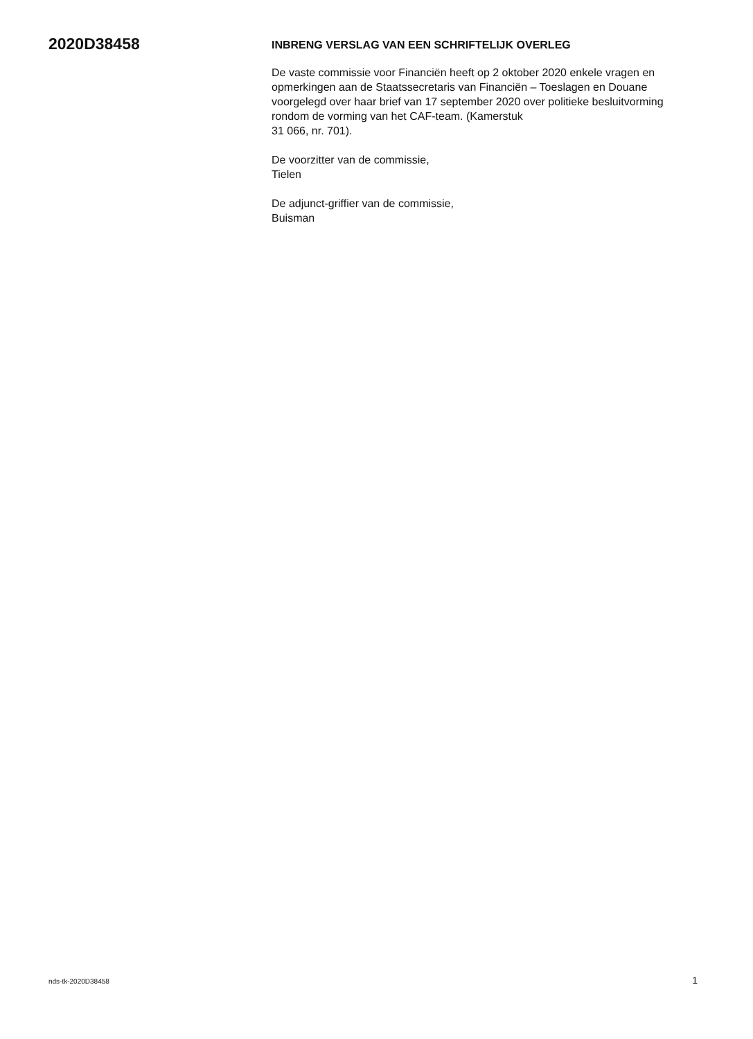2020D38458
INBRENG VERSLAG VAN EEN SCHRIFTELIJK OVERLEG
De vaste commissie voor Financiën heeft op 2 oktober 2020 enkele vragen en opmerkingen aan de Staatssecretaris van Financiën – Toeslagen en Douane voorgelegd over haar brief van 17 september 2020 over politieke besluitvorming rondom de vorming van het CAF-team. (Kamerstuk
31 066, nr. 701).
De voorzitter van de commissie,
Tielen
De adjunct-griffier van de commissie,
Buisman
nds-tk-2020D38458 1